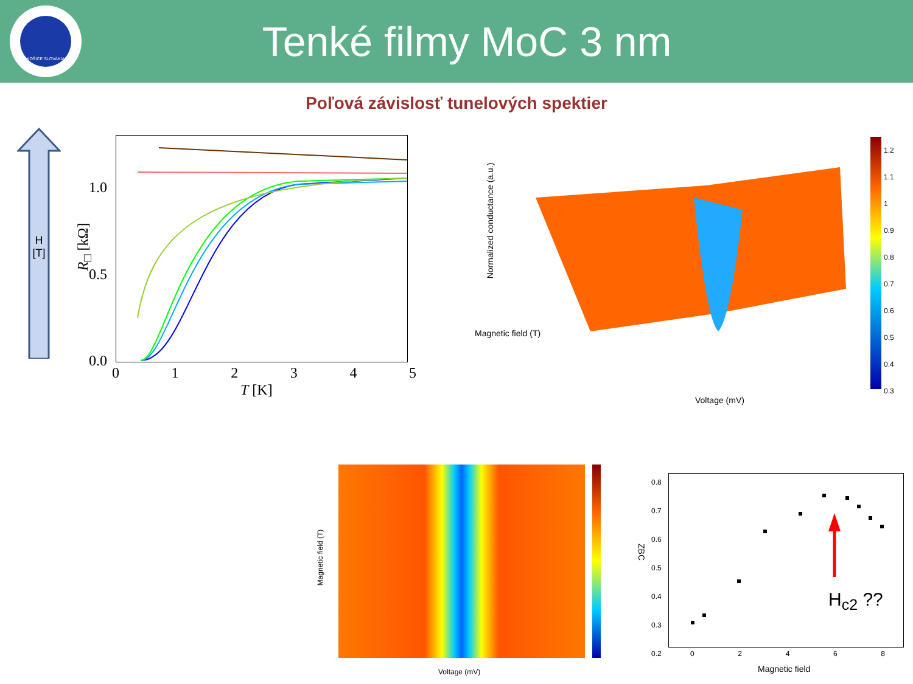KOŠICE SLOVAKIA
Tenké filmy MoC 3 nm
Poľová závislosť tunelových spektier
H
[T]
1.0
0.5
0.0
R<sub>□</sub> [kΩ]
0 1 2 3 4 5
T [K]
Magnetic field (T)
Voltage (mV)
Normalized conductance (a.u.)
1.2
1.1
1
0.9
0.8
0.7
0.6
0.5
0.4
0.3
Voltage (mV)
Magnetic field (T)
H<sub>c2</sub> ??
ZBC
0.8
0.7
0.6
0.5
0.4
0.3
0.2
0 2 4 6 8
Magnetic field